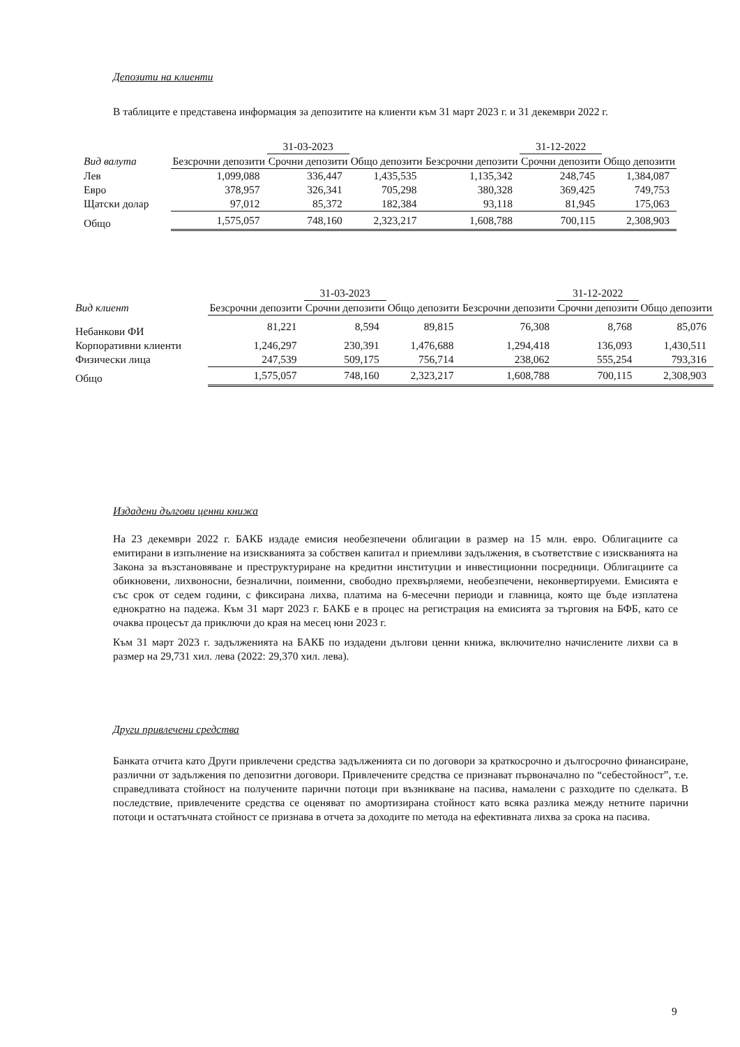Депозити на клиенти
В таблиците е представена информация за депозитите на клиенти към 31 март 2023 г. и 31 декември 2022 г.
| | | 31-03-2023 | | | 31-12-2022 | |
| --- | --- | --- | --- | --- | --- | --- |
| Вид валута | Безсрочни депозити | Срочни депозити | Общо депозити | Безсрочни депозити | Срочни депозити | Общо депозити |
| Лев | 1,099,088 | 336,447 | 1,435,535 | 1,135,342 | 248,745 | 1,384,087 |
| Евро | 378,957 | 326,341 | 705,298 | 380,328 | 369,425 | 749,753 |
| Щатски долар | 97,012 | 85,372 | 182,384 | 93,118 | 81,945 | 175,063 |
| Общо | 1,575,057 | 748,160 | 2,323,217 | 1,608,788 | 700,115 | 2,308,903 |
| | | 31-03-2023 | | | 31-12-2022 | |
| --- | --- | --- | --- | --- | --- | --- |
| Вид клиент | Безсрочни депозити | Срочни депозити | Общо депозити | Безсрочни депозити | Срочни депозити | Общо депозити |
| Небанкови ФИ | 81,221 | 8,594 | 89,815 | 76,308 | 8,768 | 85,076 |
| Корпоративни клиенти | 1,246,297 | 230,391 | 1,476,688 | 1,294,418 | 136,093 | 1,430,511 |
| Физически лица | 247,539 | 509,175 | 756,714 | 238,062 | 555,254 | 793,316 |
| Общо | 1,575,057 | 748,160 | 2,323,217 | 1,608,788 | 700,115 | 2,308,903 |
Издадени дългови ценни книжа
На 23 декември 2022 г. БАКБ издаде емисия необезпечени облигации в размер на 15 млн. евро. Облигациите са емитирани в изпълнение на изискванията за собствен капитал и приемливи задължения, в съответствие с изискванията на Закона за възстановяване и преструктуриране на кредитни институции и инвестиционни посредници. Облигациите са обикновени, лихвоносни, безналични, поименни, свободно прехвърляеми, необезпечени, неконвертируеми. Емисията е със срок от седем години, с фиксирана лихва, платима на 6-месечни периоди и главница, която ще бъде изплатена еднократно на падежа. Към 31 март 2023 г. БАКБ е в процес на регистрация на емисията за търговия на БФБ, като се очаква процесът да приключи до края на месец юни 2023 г.
Към 31 март 2023 г. задълженията на БАКБ по издадени дългови ценни книжа, включително начислените лихви са в размер на 29,731 хил. лева (2022: 29,370 хил. лева).
Други привлечени средства
Банката отчита като Други привлечени средства задълженията си по договори за краткосрочно и дългосрочно финансиране, различни от задължения по депозитни договори. Привлечените средства се признават първоначално по “себестойност”, т.е. справедливата стойност на получените парични потоци при възникване на пасива, намалени с разходите по сделката. В последствие, привлечените средства се оценяват по амортизирана стойност като всяка разлика между нетните парични потоци и остатъчната стойност се признава в отчета за доходите по метода на ефективната лихва за срока на пасива.
9